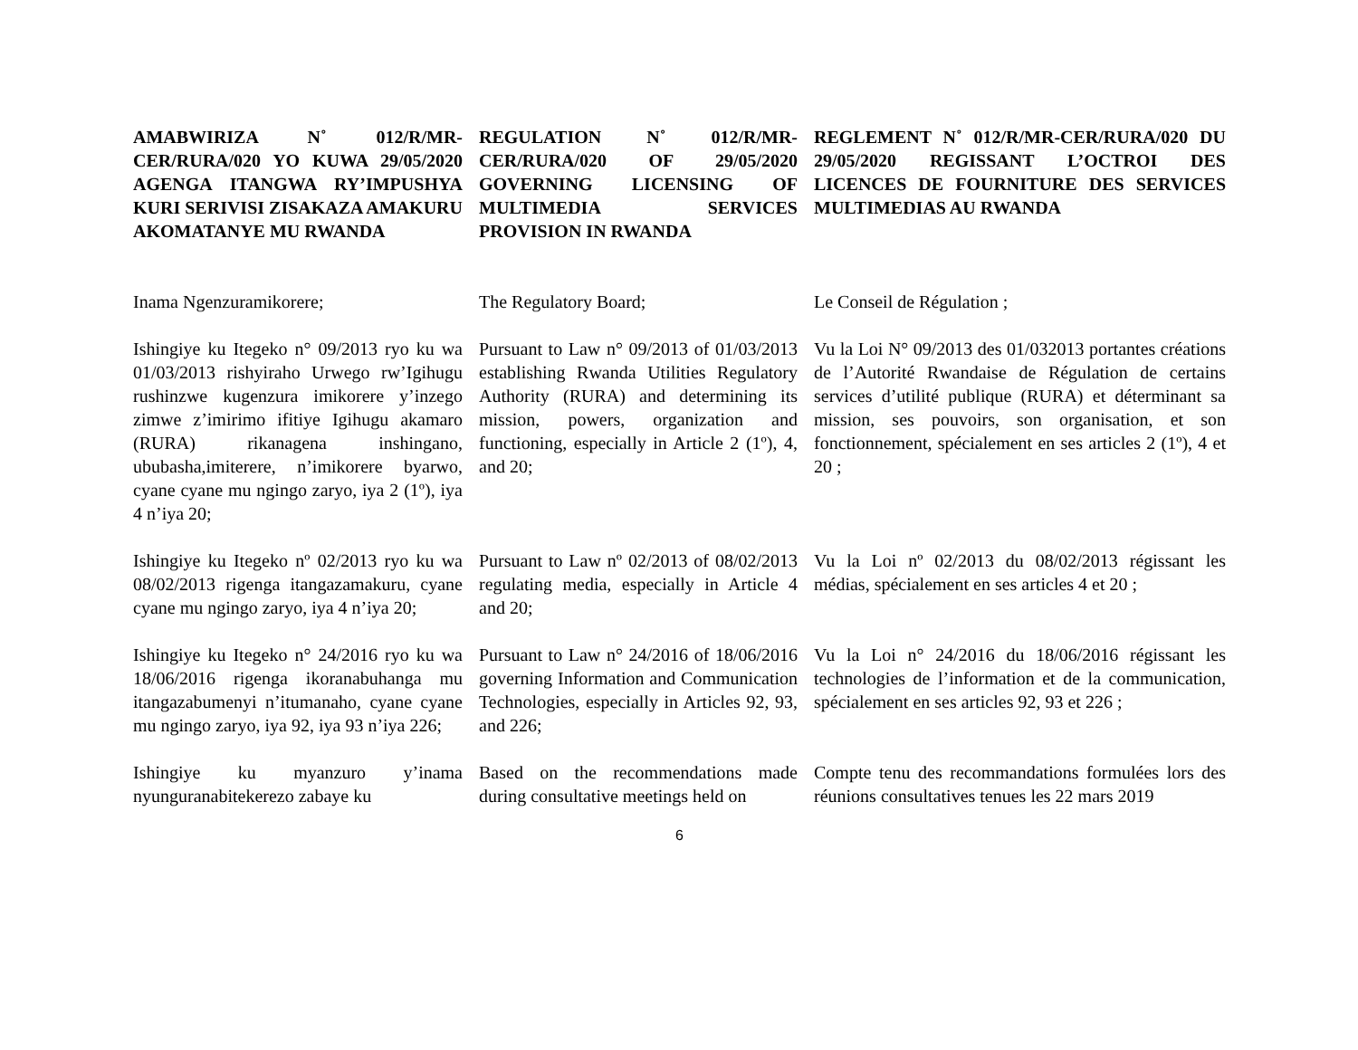AMABWIRIZA N˚ 012/R/MR-CER/RURA/020 YO KUWA 29/05/2020 AGENGA ITANGWA RY’IMPUSHYA KURI SERIVISI ZISAKAZA AMAKURU AKOMATANYE MU RWANDA
REGULATION N˚ 012/R/MR-CER/RURA/020 OF 29/05/2020 GOVERNING LICENSING OF MULTIMEDIA SERVICES PROVISION IN RWANDA
REGLEMENT N˚ 012/R/MR-CER/RURA/020 DU 29/05/2020 REGISSANT L’OCTROI DES LICENCES DE FOURNITURE DES SERVICES MULTIMEDIAS AU RWANDA
Inama Ngenzuramikorere;
The Regulatory Board;
Le Conseil de Régulation ;
Ishingiye ku Itegeko n° 09/2013 ryo ku wa 01/03/2013 rishyiraho Urwego rw’Igihugu rushinzwe kugenzura imikorere y’inzego zimwe z’imirimo ifitiye Igihugu akamaro (RURA) rikanagena inshingano, ububasha,imiterere, n’imikorere byarwo, cyane cyane mu ngingo zaryo, iya 2 (1º), iya 4 n’iya 20;
Pursuant to Law n° 09/2013 of 01/03/2013 establishing Rwanda Utilities Regulatory Authority (RURA) and determining its mission, powers, organization and functioning, especially in Article 2 (1º), 4, and 20;
Vu la Loi N° 09/2013 des 01/032013 portantes créations de l’Autorité Rwandaise de Régulation de certains services d’utilité publique (RURA) et déterminant sa mission, ses pouvoirs, son organisation, et son fonctionnement, spécialement en ses articles 2 (1º), 4 et 20 ;
Ishingiye ku Itegeko nº 02/2013 ryo ku wa 08/02/2013 rigenga itangazamakuru, cyane cyane mu ngingo zaryo, iya 4 n’iya 20;
Pursuant to Law nº 02/2013 of 08/02/2013 regulating media, especially in Article 4 and 20;
Vu la Loi nº 02/2013 du 08/02/2013 régissant les médias, spécialement en ses articles 4 et 20 ;
Ishingiye ku Itegeko n° 24/2016 ryo ku wa 18/06/2016 rigenga ikoranabuhanga mu itangazabumenyi n’itumanaho, cyane cyane mu ngingo zaryo, iya 92, iya 93 n’iya 226;
Pursuant to Law n° 24/2016 of 18/06/2016 governing Information and Communication Technologies, especially in Articles 92, 93, and 226;
Vu la Loi n° 24/2016 du 18/06/2016 régissant les technologies de l’information et de la communication, spécialement en ses articles 92, 93 et 226 ;
Ishingiye ku myanzuro y’inama nyunguranabitekerezo zabaye ku
Based on the recommendations made during consultative meetings held on
Compte tenu des recommandations formulées lors des réunions consultatives tenues les 22 mars 2019
6